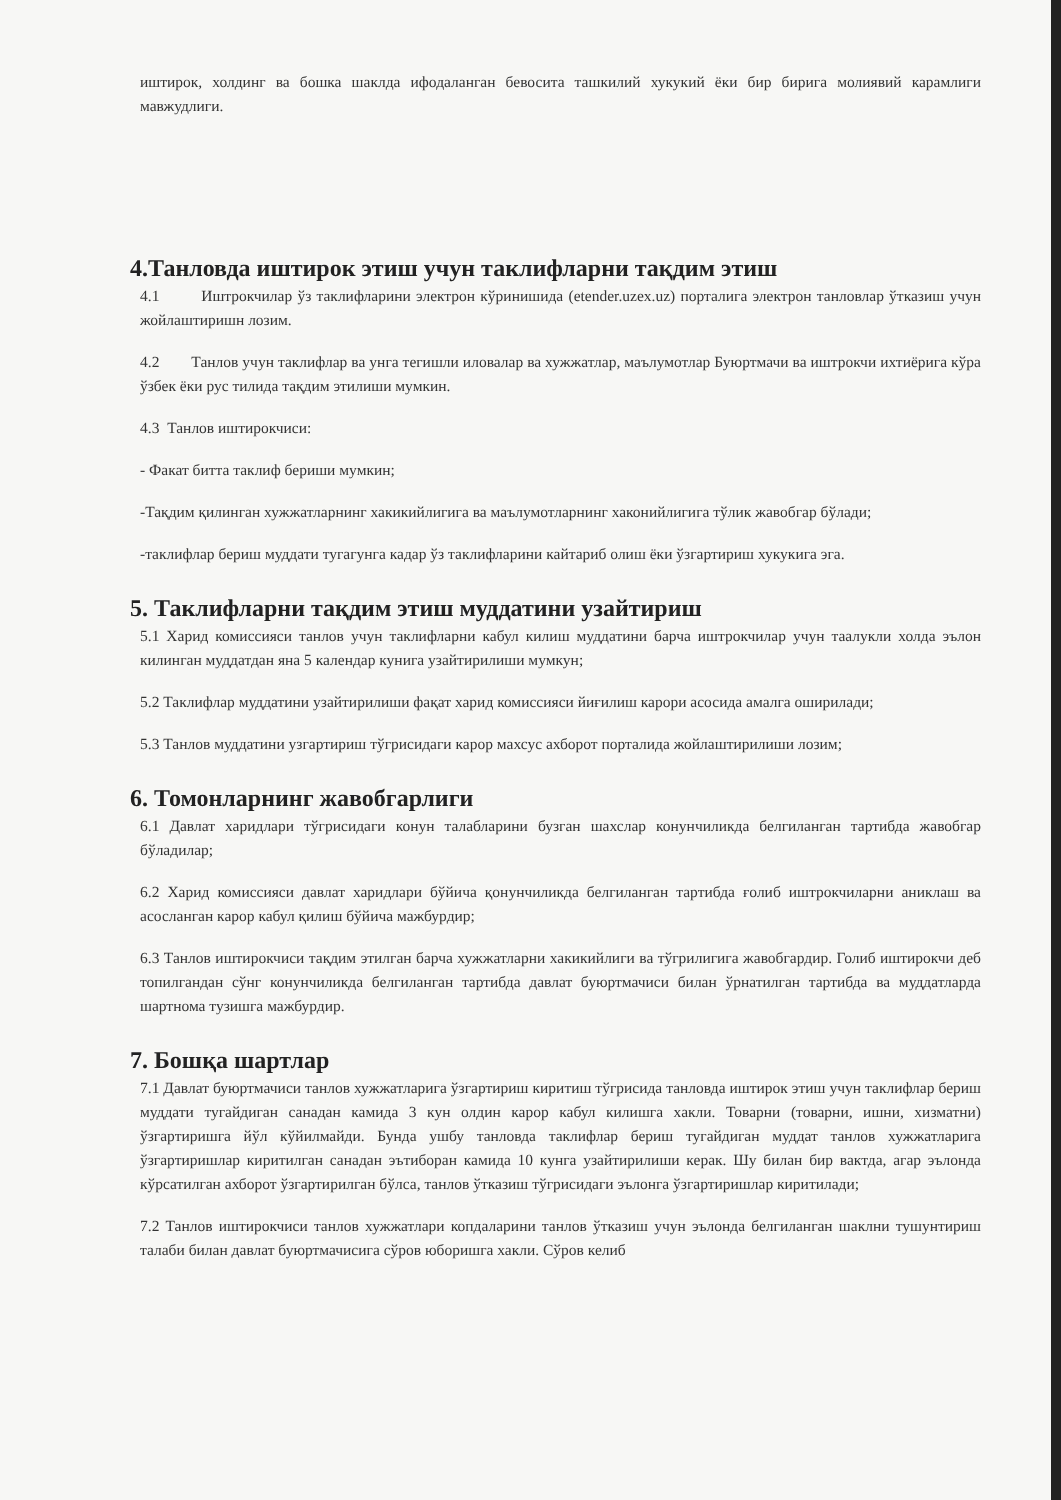иштирок, холдинг ва бошка шаклда ифодаланган бевосита ташкилий хукукий ёки бир бирига молиявий карамлиги мавжудлиги.
4.Танловда иштирок этиш учун таклифларни тақдим этиш
4.1 Иштрокчилар ўз таклифларини электрон кўринишида (etender.uzex.uz) порталига электрон танловлар ўтказиш учун жойлаштиришн лозим.
4.2 Танлов учун таклифлар ва унга тегишли иловалар ва хужжатлар, маълумотлар Буюртмачи ва иштрокчи ихтиёрига кўра ўзбек ёки рус тилида тақдим этилиши мумкин.
4.3 Танлов иштирокчиси:
- Факат битта таклиф бериши мумкин;
-Тақдим қилинган хужжатларнинг хакикийлигига ва маълумотларнинг хаконийлигига тўлик жавобгар бўлади;
-таклифлар бериш муддати тугагунга кадар ўз таклифларини кайтариб олиш ёки ўзгартириш хукукига эга.
5. Таклифларни тақдим этиш муддатини узайтириш
5.1 Харид комиссияси танлов учун таклифларни кабул килиш муддатини барча иштрокчилар учун таалукли холда эълон килинган муддатдан яна 5 календар кунига узайтирилиши мумкун;
5.2 Таклифлар муддатини узайтирилиши фақат харид комиссияси йиғилиш карори асосида амалга оширилади;
5.3 Танлов муддатини узгартириш тўгрисидаги карор махсус ахборот порталида жойлаштирилиши лозим;
6. Томонларнинг жавобгарлиги
6.1 Давлат харидлари тўгрисидаги конун талабларини бузган шахслар конунчиликда белгиланган тартибда жавобгар бўладилар;
6.2 Харид комиссияси давлат харидлари бўйича қонунчиликда белгиланган тартибда ғолиб иштрокчиларни аниклаш ва асосланган карор кабул қилиш бўйича мажбурдир;
6.3 Танлов иштирокчиси тақдим этилган барча хужжатларни хакикийлиги ва тўгрилигига жавобгардир. Голиб иштирокчи деб топилгандан сўнг конунчиликда белгиланган тартибда давлат буюртмачиси билан ўрнатилган тартибда ва муддатларда шартнома тузишга мажбурдир.
7. Бошқа шартлар
7.1 Давлат буюртмачиси танлов хужжатларига ўзгартириш киритиш тўгрисида танловда иштирок этиш учун таклифлар бериш муддати тугайдиган санадан камида 3 кун олдин карор кабул килишга хакли. Товарни (товарни, ишни, хизматни) ўзгартиришга йўл кўйилмайди. Бунда ушбу танловда таклифлар бериш тугайдиган муддат танлов хужжатларига ўзгартиришлар киритилган санадан эътиборан камида 10 кунга узайтирилиши керак. Шу билан бир вактда, агар эълонда кўрсатилган ахборот ўзгартирилган бўлса, танлов ўтказиш тўгрисидаги эълонга ўзгартиришлар киритилади;
7.2 Танлов иштирокчиси танлов хужжатлари копдаларини танлов ўтказиш учун эълонда белгиланган шаклни тушунтириш талаби билан давлат буюртмачисига сўров юборишга хакли. Сўров келиб